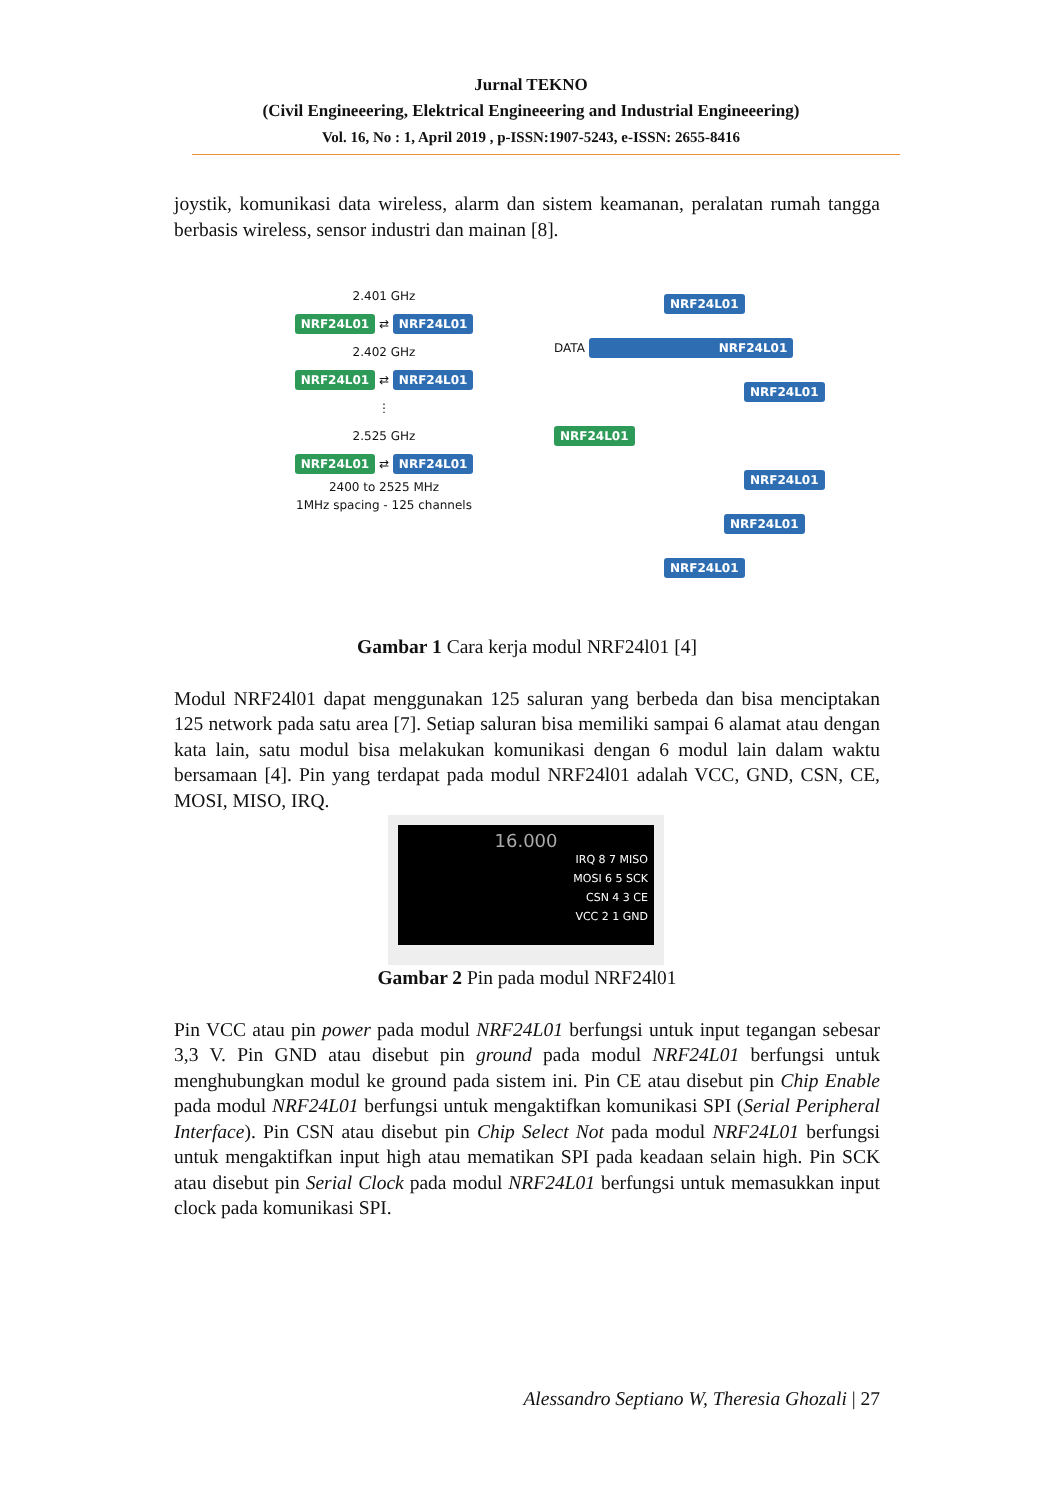Jurnal TEKNO
(Civil Engineeering, Elektrical Engineeering and Industrial Engineeering)
Vol. 16, No : 1, April 2019 , p-ISSN:1907-5243, e-ISSN: 2655-8416
joystik, komunikasi data wireless, alarm dan sistem keamanan, peralatan rumah tangga berbasis wireless, sensor industri dan mainan [8].
2.401 GHz
NRF24L01 ⇄ NRF24L01
2.402 GHz
NRF24L01 ⇄ NRF24L01
⋮
2.525 GHz
NRF24L01 ⇄ NRF24L01
2400 to 2525 MHz
1MHz spacing - 125 channels
NRF24L01
DATA NRF24L01
NRF24L01
NRF24L01
NRF24L01
NRF24L01
NRF24L01
Gambar 1 Cara kerja modul NRF24l01 [4]
Modul NRF24l01 dapat menggunakan 125 saluran yang berbeda dan bisa menciptakan 125 network pada satu area [7]. Setiap saluran bisa memiliki sampai 6 alamat atau dengan kata lain, satu modul bisa melakukan komunikasi dengan 6 modul lain dalam waktu bersamaan [4]. Pin yang terdapat pada modul NRF24l01 adalah VCC, GND, CSN, CE, MOSI, MISO, IRQ.
16.000
IRQ 8 7 MISO
MOSI 6 5 SCK
CSN 4 3 CE
VCC 2 1 GND
Gambar 2 Pin pada modul NRF24l01
Pin VCC atau pin power pada modul NRF24L01 berfungsi untuk input tegangan sebesar 3,3 V. Pin GND atau disebut pin ground pada modul NRF24L01 berfungsi untuk menghubungkan modul ke ground pada sistem ini. Pin CE atau disebut pin Chip Enable pada modul NRF24L01 berfungsi untuk mengaktifkan komunikasi SPI (Serial Peripheral Interface). Pin CSN atau disebut pin Chip Select Not pada modul NRF24L01 berfungsi untuk mengaktifkan input high atau mematikan SPI pada keadaan selain high. Pin SCK atau disebut pin Serial Clock pada modul NRF24L01 berfungsi untuk memasukkan input clock pada komunikasi SPI.
Alessandro Septiano W, Theresia Ghozali | 27